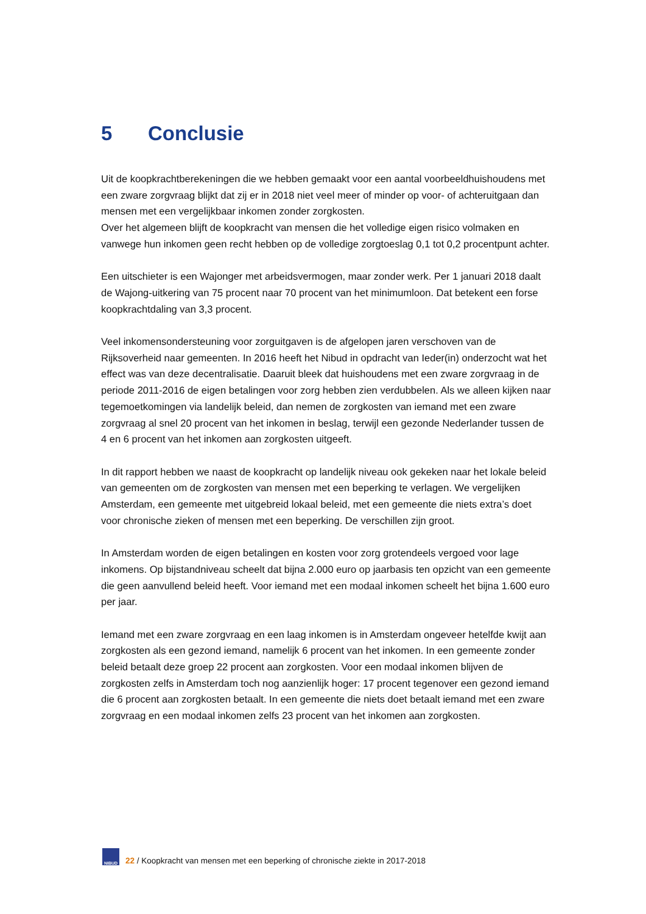5 Conclusie
Uit de koopkrachtberekeningen die we hebben gemaakt voor een aantal voorbeeldhuishoudens met een zware zorgvraag blijkt dat zij er in 2018 niet veel meer of minder op voor- of achteruitgaan dan mensen met een vergelijkbaar inkomen zonder zorgkosten.
Over het algemeen blijft de koopkracht van mensen die het volledige eigen risico volmaken en vanwege hun inkomen geen recht hebben op de volledige zorgtoeslag 0,1 tot 0,2 procentpunt achter.
Een uitschieter is een Wajonger met arbeidsvermogen, maar zonder werk. Per 1 januari 2018 daalt de Wajong-uitkering van 75 procent naar 70 procent van het minimumloon. Dat betekent een forse koopkrachtdaling van 3,3 procent.
Veel inkomensondersteuning voor zorguitgaven is de afgelopen jaren verschoven van de Rijksoverheid naar gemeenten. In 2016 heeft het Nibud in opdracht van Ieder(in) onderzocht wat het effect was van deze decentralisatie. Daaruit bleek dat huishoudens met een zware zorgvraag in de periode 2011-2016 de eigen betalingen voor zorg hebben zien verdubbelen. Als we alleen kijken naar tegemoetkomingen via landelijk beleid, dan nemen de zorgkosten van iemand met een zware zorgvraag al snel 20 procent van het inkomen in beslag, terwijl een gezonde Nederlander tussen de 4 en 6 procent van het inkomen aan zorgkosten uitgeeft.
In dit rapport hebben we naast de koopkracht op landelijk niveau ook gekeken naar het lokale beleid van gemeenten om de zorgkosten van mensen met een beperking te verlagen. We vergelijken Amsterdam, een gemeente met uitgebreid lokaal beleid, met een gemeente die niets extra’s doet voor chronische zieken of mensen met een beperking. De verschillen zijn groot.
In Amsterdam worden de eigen betalingen en kosten voor zorg grotendeels vergoed voor lage inkomens. Op bijstandniveau scheelt dat bijna 2.000 euro op jaarbasis ten opzicht van een gemeente die geen aanvullend beleid heeft. Voor iemand met een modaal inkomen scheelt het bijna 1.600 euro per jaar.
Iemand met een zware zorgvraag en een laag inkomen is in Amsterdam ongeveer hetelfde kwijt aan zorgkosten als een gezond iemand, namelijk 6 procent van het inkomen. In een gemeente zonder beleid betaalt deze groep 22 procent aan zorgkosten. Voor een modaal inkomen blijven de zorgkosten zelfs in Amsterdam toch nog aanzienlijk hoger: 17 procent tegenover een gezond iemand die 6 procent aan zorgkosten betaalt. In een gemeente die niets doet betaalt iemand met een zware zorgvraag en een modaal inkomen zelfs 23 procent van het inkomen aan zorgkosten.
NIBUD
22 / Koopkracht van mensen met een beperking of chronische ziekte in 2017-2018